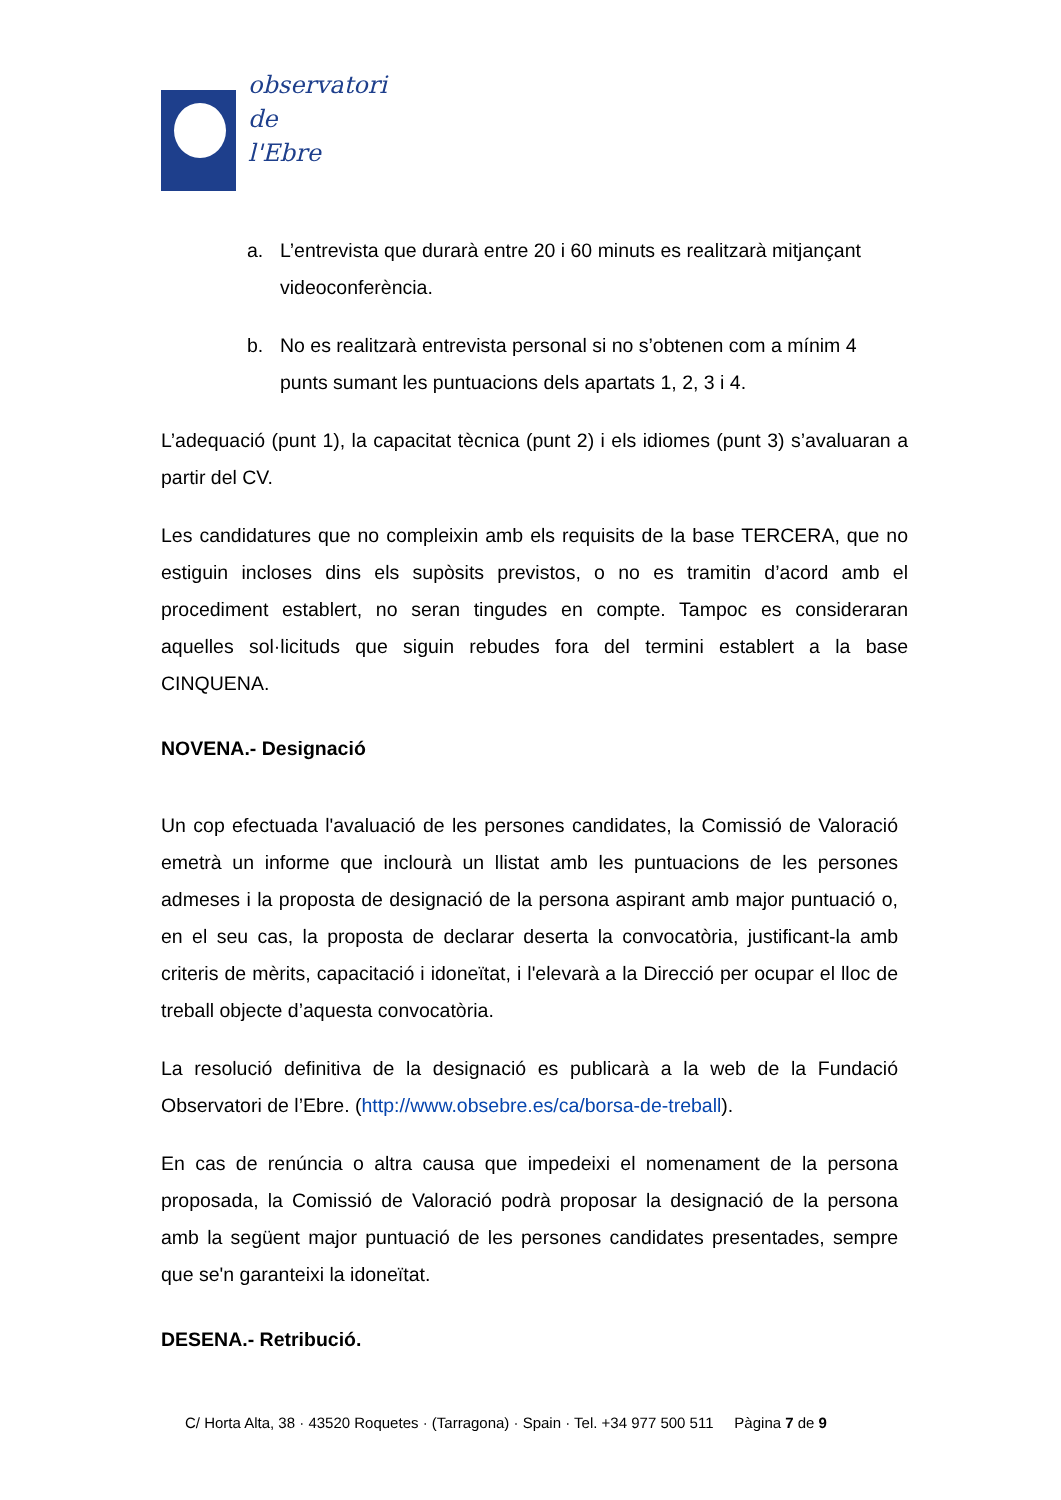observatori
de
l'Ebre
a. L’entrevista que durarà entre 20 i 60 minuts es realitzarà mitjançant videoconferència.
b. No es realitzarà entrevista personal si no s’obtenen com a mínim 4 punts sumant les puntuacions dels apartats 1, 2, 3 i 4.
L’adequació (punt 1), la capacitat tècnica (punt 2) i els idiomes (punt 3) s’avaluaran a partir del CV.
Les candidatures que no compleixin amb els requisits de la base TERCERA, que no estiguin incloses dins els supòsits previstos, o no es tramitin d’acord amb el procediment establert, no seran tingudes en compte. Tampoc es consideraran aquelles sol·licituds que siguin rebudes fora del termini establert a la base CINQUENA.
NOVENA.- Designació
Un cop efectuada l'avaluació de les persones candidates, la Comissió de Valoració emetrà un informe que inclourà un llistat amb les puntuacions de les persones admeses i la proposta de designació de la persona aspirant amb major puntuació o, en el seu cas, la proposta de declarar deserta la convocatòria, justificant-la amb criteris de mèrits, capacitació i idoneïtat, i l'elevarà a la Direcció per ocupar el lloc de treball objecte d’aquesta convocatòria.
La resolució definitiva de la designació es publicarà a la web de la Fundació Observatori de l’Ebre. (http://www.obsebre.es/ca/borsa-de-treball).
En cas de renúncia o altra causa que impedeixi el nomenament de la persona proposada, la Comissió de Valoració podrà proposar la designació de la persona amb la següent major puntuació de les persones candidates presentades, sempre que se'n garanteixi la idoneïtat.
DESENA.- Retribució.
C/ Horta Alta, 38 · 43520 Roquetes · (Tarragona) · Spain · Tel. +34 977 500 511 Pàgina 7 de 9